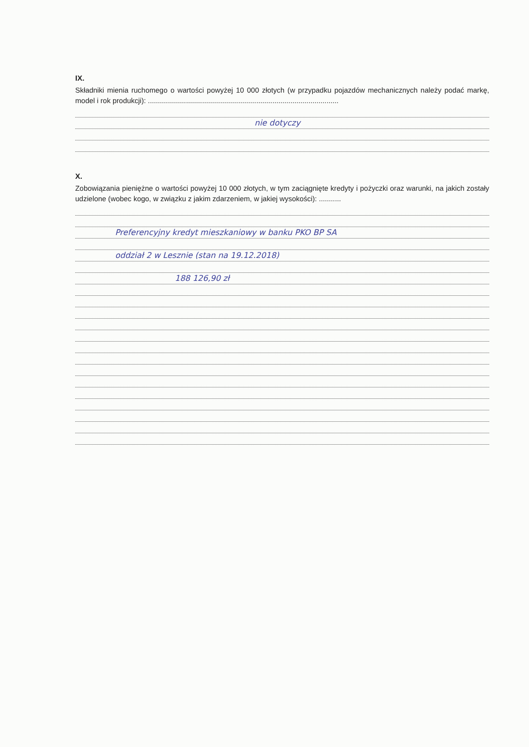IX.
Składniki mienia ruchomego o wartości powyżej 10 000 złotych (w przypadku pojazdów mechanicznych należy podać markę, model i rok produkcji): ...............................................................................................
nie dotyczy
X.
Zobowiązania pieniężne o wartości powyżej 10 000 złotych, w tym zaciągnięte kredyty i pożyczki oraz warunki, na jakich zostały udzielone (wobec kogo, w związku z jakim zdarzeniem, w jakiej wysokości): ...........
Preferencyjny kredyt mieszkaniowy w banku PKO BP SA
oddział 2 w Lesznie (stan na 19.12.2018)
188 126,90 zł